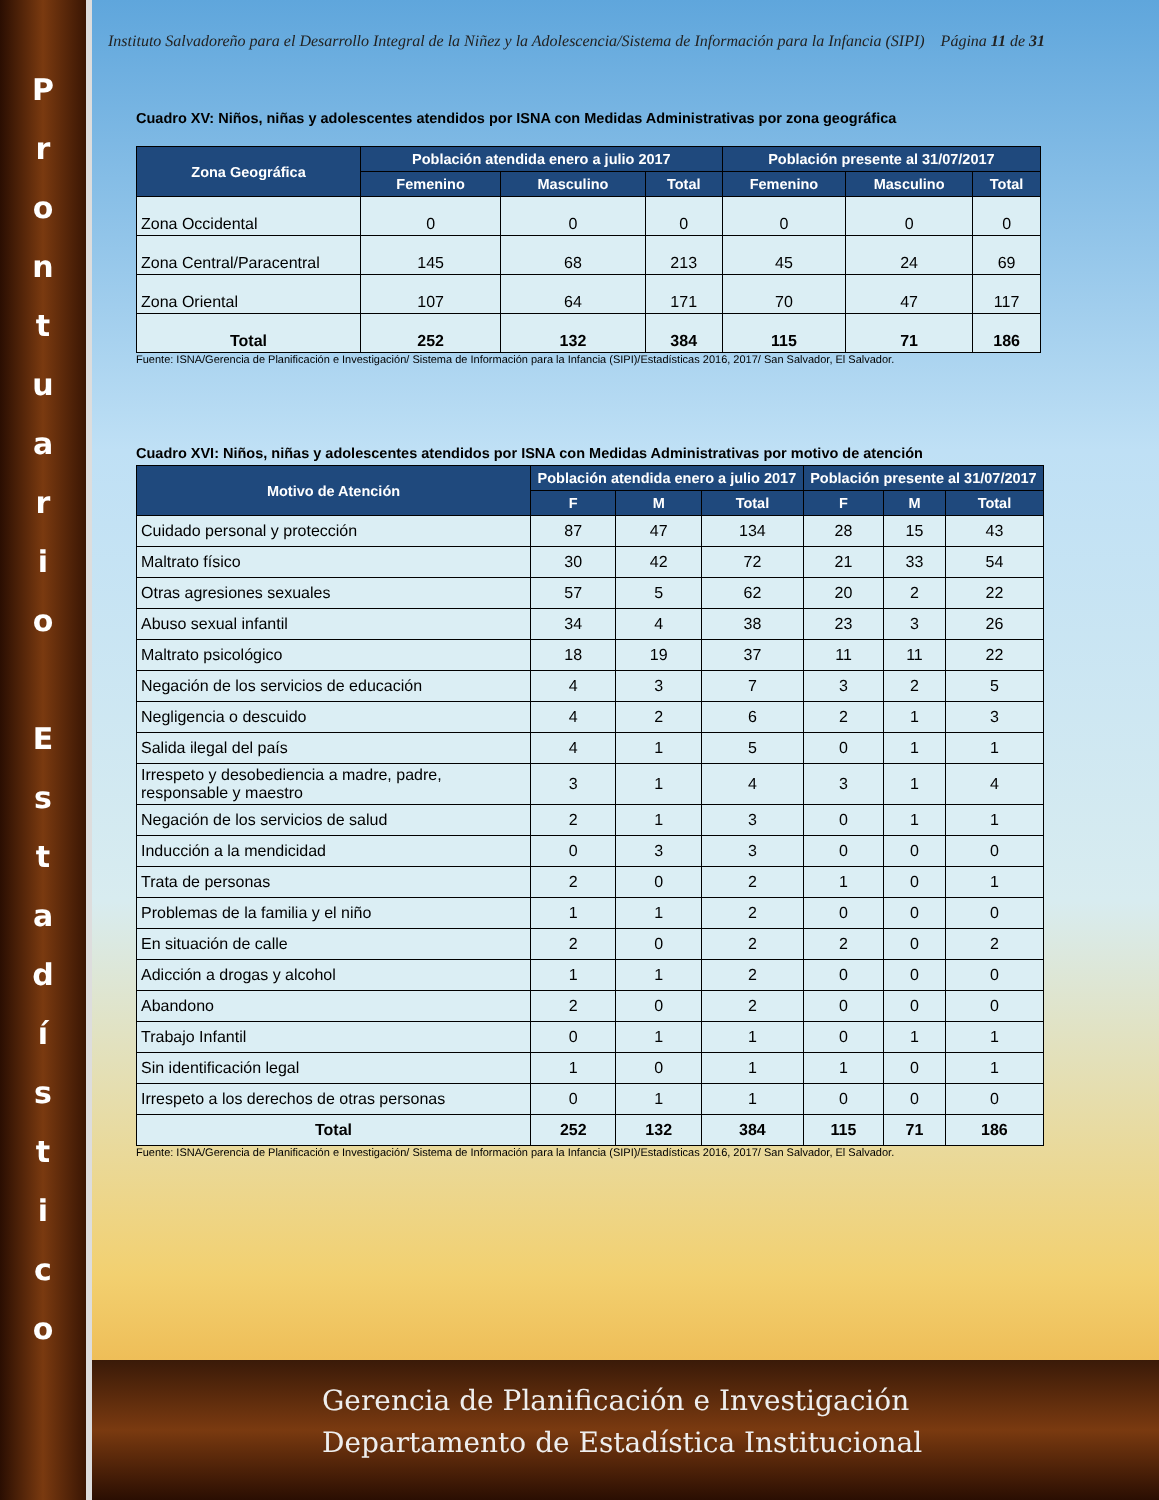P
r
o
n
t
u
a
r
i
o
E
s
t
a
d
í
s
t
i
c
o
Instituto Salvadoreño para el Desarrollo Integral de la Niñez y la Adolescencia/Sistema de Información para la Infancia (SIPI) Página 11 de 31
Cuadro XV: Niños, niñas y adolescentes atendidos por ISNA con Medidas Administrativas por zona geográfica
| Zona Geográfica | Población atendida enero a julio 2017 | | | Población presente al 31/07/2017 | | |
| --- | --- | --- | --- | --- | --- | --- |
| | Femenino | Masculino | Total | Femenino | Masculino | Total |
| Zona Occidental | 0 | 0 | 0 | 0 | 0 | 0 |
| Zona Central/Paracentral | 145 | 68 | 213 | 45 | 24 | 69 |
| Zona Oriental | 107 | 64 | 171 | 70 | 47 | 117 |
| Total | 252 | 132 | 384 | 115 | 71 | 186 |
Fuente: ISNA/Gerencia de Planificación e Investigación/ Sistema de Información para la Infancia (SIPI)/Estadísticas 2016, 2017/ San Salvador, El Salvador.
Cuadro XVI: Niños, niñas y adolescentes atendidos por ISNA con Medidas Administrativas por motivo de atención
| Motivo de Atención | Población atendida enero a julio 2017 | | | Población presente al 31/07/2017 | | |
| --- | --- | --- | --- | --- | --- | --- |
| | F | M | Total | F | M | Total |
| Cuidado personal y protección | 87 | 47 | 134 | 28 | 15 | 43 |
| Maltrato físico | 30 | 42 | 72 | 21 | 33 | 54 |
| Otras agresiones sexuales | 57 | 5 | 62 | 20 | 2 | 22 |
| Abuso sexual infantil | 34 | 4 | 38 | 23 | 3 | 26 |
| Maltrato psicológico | 18 | 19 | 37 | 11 | 11 | 22 |
| Negación de los servicios de educación | 4 | 3 | 7 | 3 | 2 | 5 |
| Negligencia o descuido | 4 | 2 | 6 | 2 | 1 | 3 |
| Salida ilegal del país | 4 | 1 | 5 | 0 | 1 | 1 |
| Irrespeto y desobediencia a madre, padre, responsable y maestro | 3 | 1 | 4 | 3 | 1 | 4 |
| Negación de los servicios de salud | 2 | 1 | 3 | 0 | 1 | 1 |
| Inducción a la mendicidad | 0 | 3 | 3 | 0 | 0 | 0 |
| Trata de personas | 2 | 0 | 2 | 1 | 0 | 1 |
| Problemas de la familia y el niño | 1 | 1 | 2 | 0 | 0 | 0 |
| En situación de calle | 2 | 0 | 2 | 2 | 0 | 2 |
| Adicción a drogas y alcohol | 1 | 1 | 2 | 0 | 0 | 0 |
| Abandono | 2 | 0 | 2 | 0 | 0 | 0 |
| Trabajo Infantil | 0 | 1 | 1 | 0 | 1 | 1 |
| Sin identificación legal | 1 | 0 | 1 | 1 | 0 | 1 |
| Irrespeto a los derechos de otras personas | 0 | 1 | 1 | 0 | 0 | 0 |
| Total | 252 | 132 | 384 | 115 | 71 | 186 |
Fuente: ISNA/Gerencia de Planificación e Investigación/ Sistema de Información para la Infancia (SIPI)/Estadísticas 2016, 2017/ San Salvador, El Salvador.
Gerencia de Planificación e Investigación
Departamento de Estadística Institucional